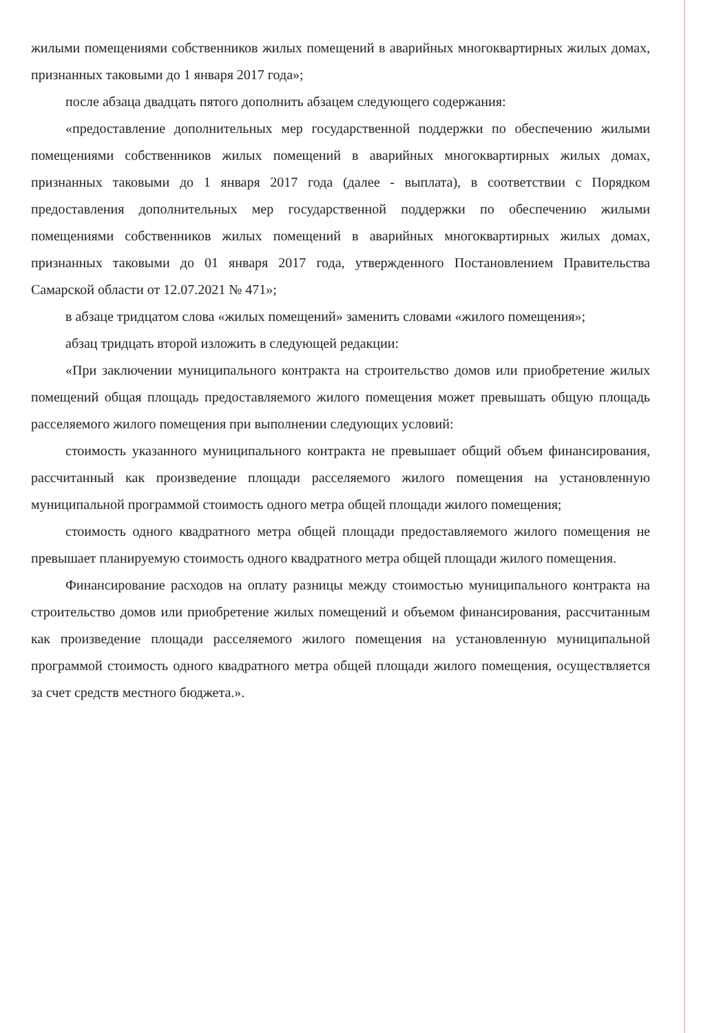жилыми помещениями собственников жилых помещений в аварийных многоквартирных жилых домах, признанных таковыми до 1 января 2017 года»;
после абзаца двадцать пятого дополнить абзацем следующего содержания:
«предоставление дополнительных мер государственной поддержки по обеспечению жилыми помещениями собственников жилых помещений в аварийных многоквартирных жилых домах, признанных таковыми до 1 января 2017 года (далее - выплата), в соответствии с Порядком предоставления дополнительных мер государственной поддержки по обеспечению жилыми помещениями собственников жилых помещений в аварийных многоквартирных жилых домах, признанных таковыми до 01 января 2017 года, утвержденного Постановлением Правительства Самарской области от 12.07.2021 № 471»;
в абзаце тридцатом слова «жилых помещений» заменить словами «жилого помещения»;
абзац тридцать второй изложить в следующей редакции:
«При заключении муниципального контракта на строительство домов или приобретение жилых помещений общая площадь предоставляемого жилого помещения может превышать общую площадь расселяемого жилого помещения при выполнении следующих условий:
стоимость указанного муниципального контракта не превышает общий объем финансирования, рассчитанный как произведение площади расселяемого жилого помещения на установленную муниципальной программой стоимость одного метра общей площади жилого помещения;
стоимость одного квадратного метра общей площади предоставляемого жилого помещения не превышает планируемую стоимость одного квадратного метра общей площади жилого помещения.
Финансирование расходов на оплату разницы между стоимостью муниципального контракта на строительство домов или приобретение жилых помещений и объемом финансирования, рассчитанным как произведение площади расселяемого жилого помещения на установленную муниципальной программой стоимость одного квадратного метра общей площади жилого помещения, осуществляется за счет средств местного бюджета.».